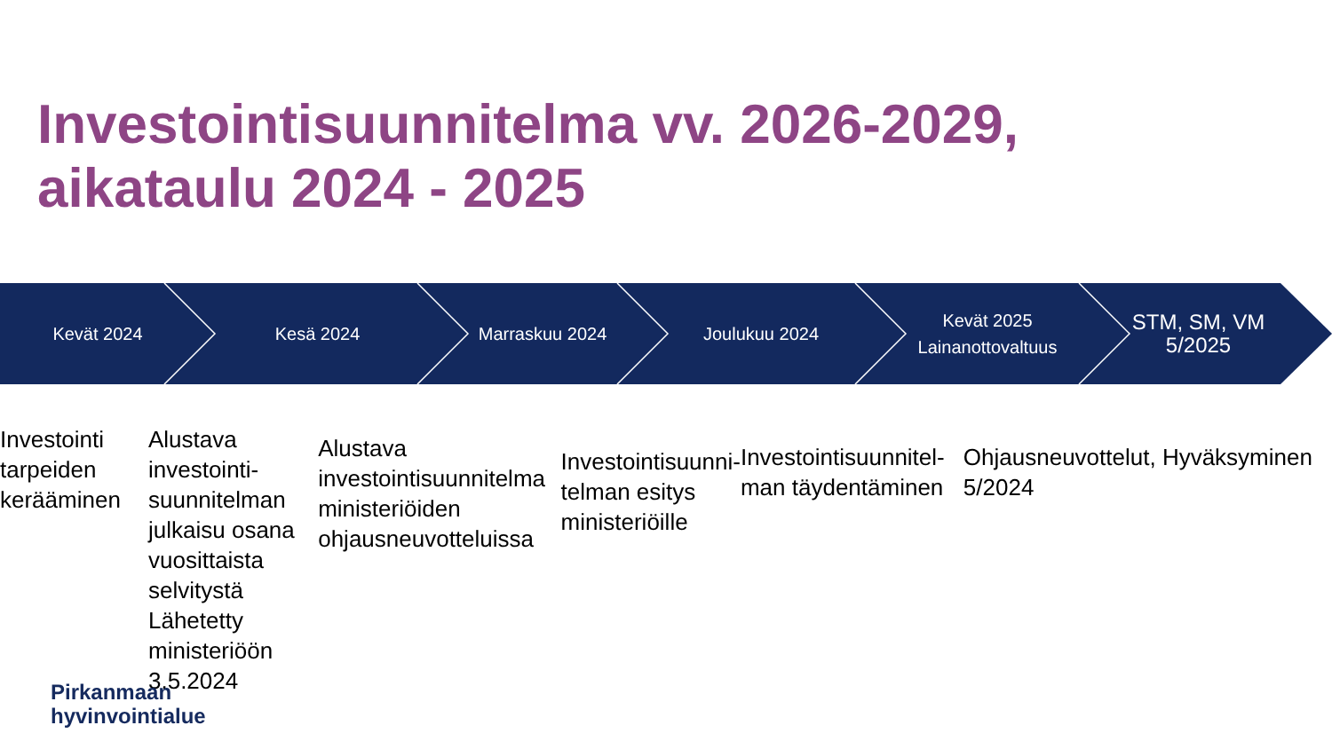Investointisuunnitelma vv. 2026-2029,
aikataulu 2024 - 2025
Kevät 2024 Kesä 2024 Marraskuu 2024 Joulukuu 2024 Kevät 2025
Lainanottovaltuus
STM, SM, VM
5/2025
Investointi tarpeiden kerääminen
Alustava investointi-suunnitelman julkaisu osana vuosittaista selvitystä Lähetetty ministeriöön 3.5.2024
Alustava investointisuunnitelma ministeriöiden ohjausneuvotteluissa
Investointisuunni-telman esitys ministeriöille
Investointisuunnitel-man täydentäminen
Ohjausneuvottelut, Hyväksyminen 5/2024
Pirkanmaan
hyvinvointialue